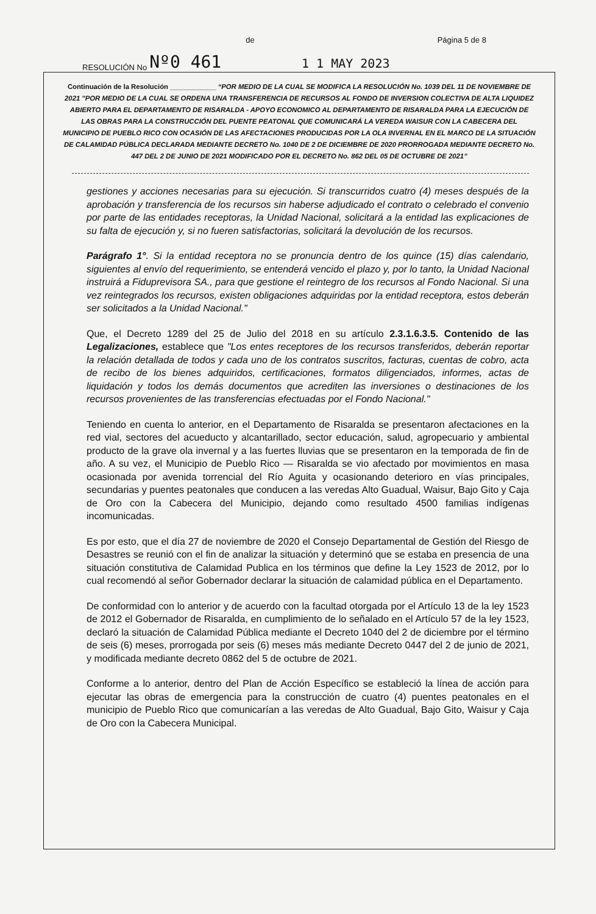RESOLUCIÓN No Nº0 461 de Página 5 de 8
1 1 MAY 2023
Continuación de la Resolución ____________ “POR MEDIO DE LA CUAL SE MODIFICA LA RESOLUCIÓN No. 1039 DEL 11 DE NOVIEMBRE DE 2021 "POR MEDIO DE LA CUAL SE ORDENA UNA TRANSFERENCIA DE RECURSOS AL FONDO DE INVERSION COLECTIVA DE ALTA LIQUIDEZ ABIERTO PARA EL DEPARTAMENTO DE RISARALDA - APOYO ECONOMICO AL DEPARTAMENTO DE RISARALDA PARA LA EJECUCIÓN DE LAS OBRAS PARA LA CONSTRUCCIÓN DEL PUENTE PEATONAL QUE COMUNICARÁ LA VEREDA WAISUR CON LA CABECERA DEL MUNICIPIO DE PUEBLO RICO CON OCASIÓN DE LAS AFECTACIONES PRODUCIDAS POR LA OLA INVERNAL EN EL MARCO DE LA SITUACIÓN DE CALAMIDAD PÚBLICA DECLARADA MEDIANTE DECRETO No. 1040 DE 2 DE DICIEMBRE DE 2020 PRORROGADA MEDIANTE DECRETO No. 447 DEL 2 DE JUNIO DE 2021 MODIFICADO POR EL DECRETO No. 862 DEL 05 DE OCTUBRE DE 2021”
gestiones y acciones necesarias para su ejecución. Si transcurridos cuatro (4) meses después de la aprobación y transferencia de los recursos sin haberse adjudicado el contrato o celebrado el convenio por parte de las entidades receptoras, la Unidad Nacional, solicitará a la entidad las explicaciones de su falta de ejecución y, si no fueren satisfactorias, solicitará la devolución de los recursos.
Parágrafo 1°. Si la entidad receptora no se pronuncia dentro de los quince (15) días calendario, siguientes al envío del requerimiento, se entenderá vencido el plazo y, por lo tanto, la Unidad Nacional instruirá a Fiduprevisora SA., para que gestione el reintegro de los recursos al Fondo Nacional. Si una vez reintegrados los recursos, existen obligaciones adquiridas por la entidad receptora, estos deberán ser solicitados a la Unidad Nacional."
Que, el Decreto 1289 del 25 de Julio del 2018 en su artículo 2.3.1.6.3.5. Contenido de las Legalizaciones, establece que "Los entes receptores de los recursos transferidos, deberán reportar la relación detallada de todos y cada uno de los contratos suscritos, facturas, cuentas de cobro, acta de recibo de los bienes adquiridos, certificaciones, formatos diligenciados, informes, actas de liquidación y todos los demás documentos que acrediten las inversiones o destinaciones de los recursos provenientes de las transferencias efectuadas por el Fondo Nacional."
Teniendo en cuenta lo anterior, en el Departamento de Risaralda se presentaron afectaciones en la red vial, sectores del acueducto y alcantarillado, sector educación, salud, agropecuario y ambiental producto de la grave ola invernal y a las fuertes lluvias que se presentaron en la temporada de fin de año. A su vez, el Municipio de Pueblo Rico — Risaralda se vio afectado por movimientos en masa ocasionada por avenida torrencial del Río Aguita y ocasionando deterioro en vías principales, secundarias y puentes peatonales que conducen a las veredas Alto Guadual, Waisur, Bajo Gito y Caja de Oro con la Cabecera del Municipio, dejando como resultado 4500 familias indígenas incomunicadas.
Es por esto, que el día 27 de noviembre de 2020 el Consejo Departamental de Gestión del Riesgo de Desastres se reunió con el fin de analizar la situación y determinó que se estaba en presencia de una situación constitutiva de Calamidad Publica en los términos que define la Ley 1523 de 2012, por lo cual recomendó al señor Gobernador declarar la situación de calamidad pública en el Departamento.
De conformidad con lo anterior y de acuerdo con la facultad otorgada por el Artículo 13 de la ley 1523 de 2012 el Gobernador de Risaralda, en cumplimiento de lo señalado en el Artículo 57 de la ley 1523, declaró la situación de Calamidad Pública mediante el Decreto 1040 del 2 de diciembre por el término de seis (6) meses, prorrogada por seis (6) meses más mediante Decreto 0447 del 2 de junio de 2021, y modificada mediante decreto 0862 del 5 de octubre de 2021.
Conforme a lo anterior, dentro del Plan de Acción Específico se estableció la línea de acción para ejecutar las obras de emergencia para la construcción de cuatro (4) puentes peatonales en el municipio de Pueblo Rico que comunicarían a las veredas de Alto Guadual, Bajo Gito, Waisur y Caja de Oro con la Cabecera Municipal.